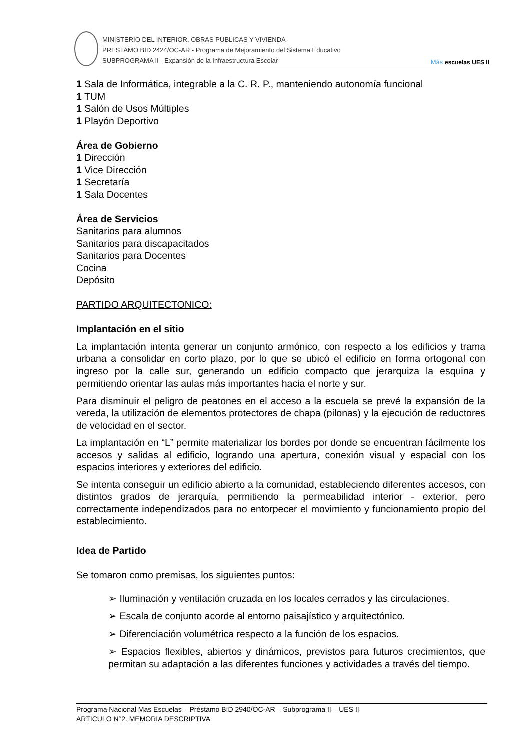MINISTERIO DEL INTERIOR, OBRAS PUBLICAS Y VIVIENDA
PRESTAMO BID 2424/OC-AR - Programa de Mejoramiento del Sistema Educativo
SUBPROGRAMA II - Expansión de la Infraestructura Escolar
Más escuelas UES II
1 Sala de Informática, integrable a la C. R. P., manteniendo autonomía funcional
1 TUM
1 Salón de Usos Múltiples
1 Playón Deportivo
Área de Gobierno
1 Dirección
1 Vice Dirección
1 Secretaría
1 Sala Docentes
Área de Servicios
Sanitarios para alumnos
Sanitarios para discapacitados
Sanitarios para Docentes
Cocina
Depósito
PARTIDO ARQUITECTONICO:
Implantación en el sitio
La implantación intenta generar un conjunto armónico, con respecto a los edificios y trama urbana a consolidar en corto plazo, por lo que se ubicó el edificio en forma ortogonal con ingreso por la calle sur, generando un edificio compacto que jerarquiza la esquina y permitiendo orientar las aulas más importantes hacia el norte y sur.
Para disminuir el peligro de peatones en el acceso a la escuela se prevé la expansión de la vereda, la utilización de elementos protectores de chapa (pilonas) y la ejecución de reductores de velocidad en el sector.
La implantación en “L” permite materializar los bordes por donde se encuentran fácilmente los accesos y salidas al edificio, logrando una apertura, conexión visual y espacial con los espacios interiores y exteriores del edificio.
Se intenta conseguir un edificio abierto a la comunidad, estableciendo diferentes accesos, con distintos grados de jerarquía, permitiendo la permeabilidad interior - exterior, pero correctamente independizados para no entorpecer el movimiento y funcionamiento propio del establecimiento.
Idea de Partido
Se tomaron como premisas, los siguientes puntos:
➢ Iluminación y ventilación cruzada en los locales cerrados y las circulaciones.
➢ Escala de conjunto acorde al entorno paisajístico y arquitectónico.
➢ Diferenciación volumétrica respecto a la función de los espacios.
➢ Espacios flexibles, abiertos y dinámicos, previstos para futuros crecimientos, que permitan su adaptación a las diferentes funciones y actividades a través del tiempo.
Programa Nacional Mas Escuelas – Préstamo BID 2940/OC-AR – Subprograma II – UES II
ARTICULO N°2. MEMORIA DESCRIPTIVA